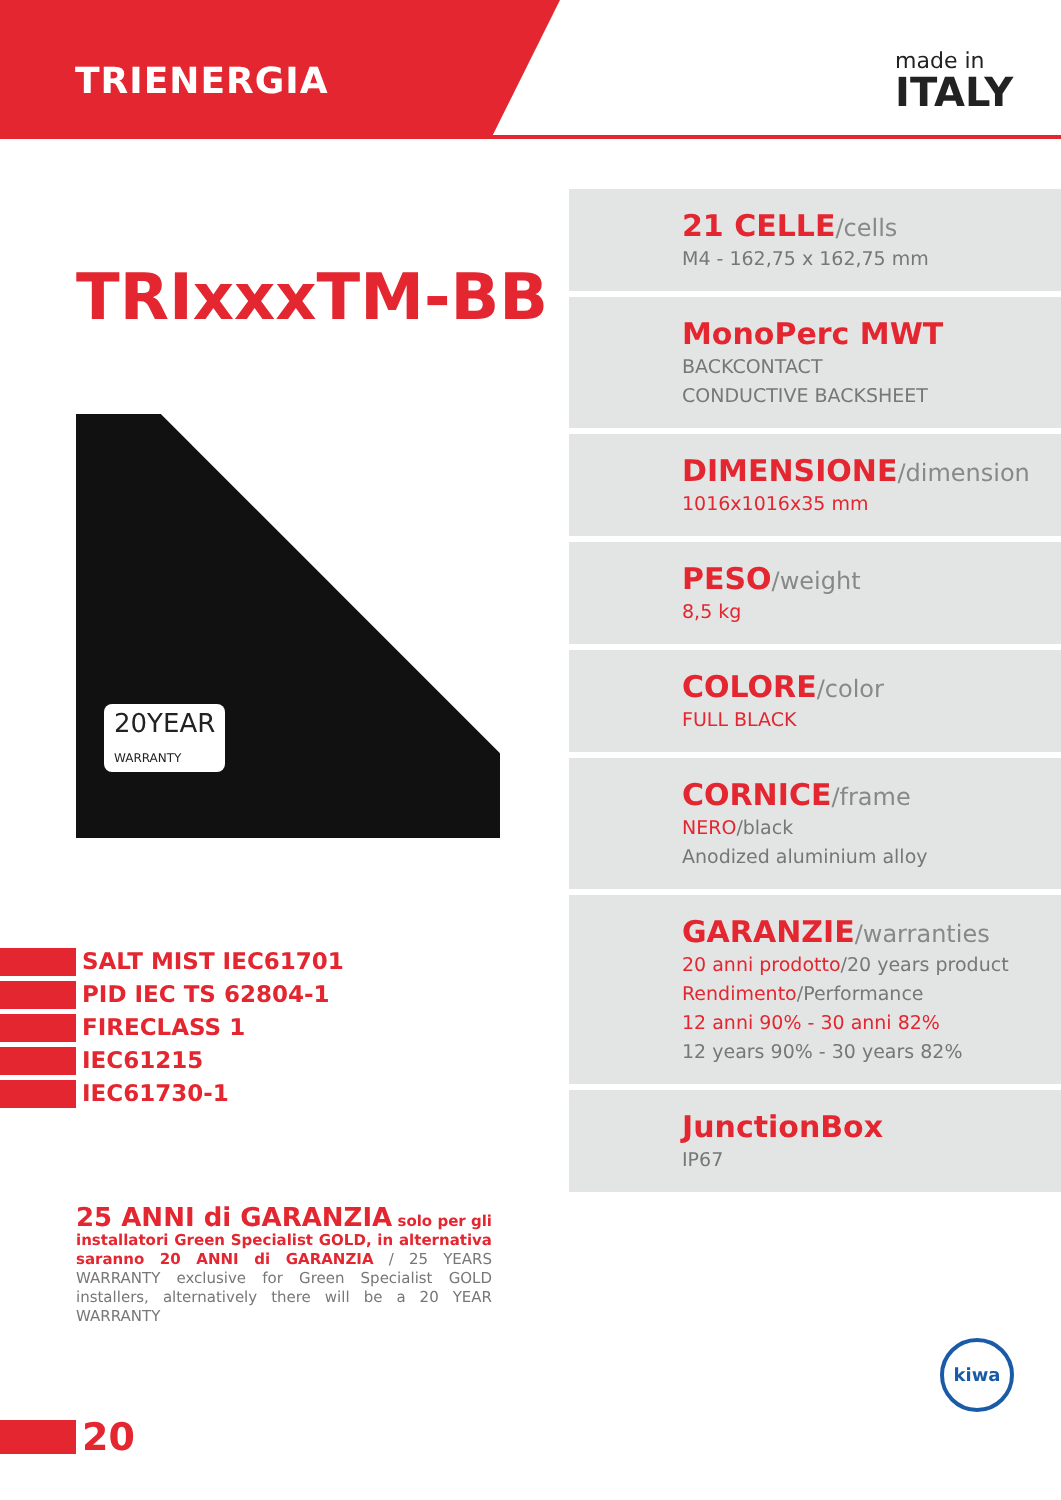TRIENERGIA made in
ITALY
TRIxxxTM-BB
20YEAR
WARRANTY
SALT MIST IEC61701
PID IEC TS 62804-1
FIRECLASS 1
IEC61215
IEC61730-1
25 ANNI di GARANZIA solo per gli installatori Green Specialist GOLD, in alternativa saranno 20 ANNI di GARANZIA / 25 YEARS WARRANTY exclusive for Green Specialist GOLD installers, alternatively there will be a 20 YEAR WARRANTY
20
21 CELLE/cells
M4 - 162,75 x 162,75 mm
MonoPerc MWT
BACKCONTACT
CONDUCTIVE BACKSHEET
DIMENSIONE/dimension
1016x1016x35 mm
PESO/weight
8,5 kg
COLORE/color
FULL BLACK
CORNICE/frame
NERO/black
Anodized aluminium alloy
GARANZIE/warranties
20 anni prodotto/20 years product
Rendimento/Performance
12 anni 90% - 30 anni 82%
12 years 90% - 30 years 82%
JunctionBox
IP67
kiwa